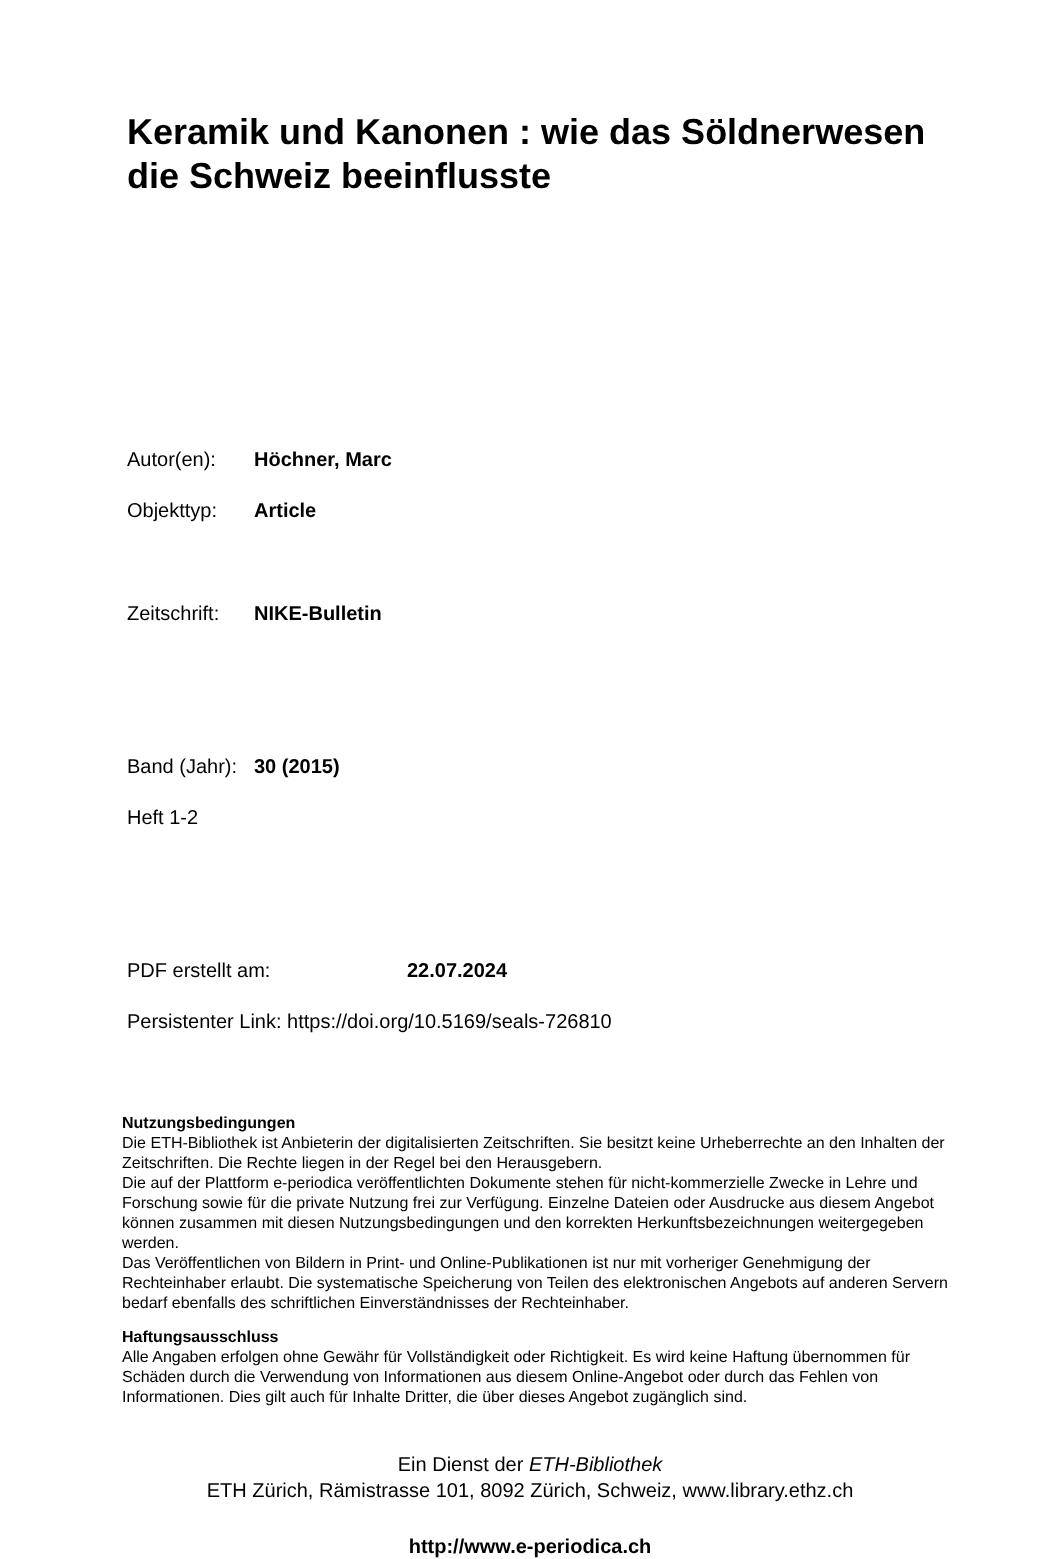Keramik und Kanonen : wie das Söldnerwesen die Schweiz beeinflusste
Autor(en): Höchner, Marc
Objekttyp: Article
Zeitschrift: NIKE-Bulletin
Band (Jahr): 30 (2015)
Heft 1-2
PDF erstellt am: 22.07.2024
Persistenter Link: https://doi.org/10.5169/seals-726810
Nutzungsbedingungen
Die ETH-Bibliothek ist Anbieterin der digitalisierten Zeitschriften. Sie besitzt keine Urheberrechte an den Inhalten der Zeitschriften. Die Rechte liegen in der Regel bei den Herausgebern.
Die auf der Plattform e-periodica veröffentlichten Dokumente stehen für nicht-kommerzielle Zwecke in Lehre und Forschung sowie für die private Nutzung frei zur Verfügung. Einzelne Dateien oder Ausdrucke aus diesem Angebot können zusammen mit diesen Nutzungsbedingungen und den korrekten Herkunftsbezeichnungen weitergegeben werden.
Das Veröffentlichen von Bildern in Print- und Online-Publikationen ist nur mit vorheriger Genehmigung der Rechteinhaber erlaubt. Die systematische Speicherung von Teilen des elektronischen Angebots auf anderen Servern bedarf ebenfalls des schriftlichen Einverständnisses der Rechteinhaber.
Haftungsausschluss
Alle Angaben erfolgen ohne Gewähr für Vollständigkeit oder Richtigkeit. Es wird keine Haftung übernommen für Schäden durch die Verwendung von Informationen aus diesem Online-Angebot oder durch das Fehlen von Informationen. Dies gilt auch für Inhalte Dritter, die über dieses Angebot zugänglich sind.
Ein Dienst der ETH-Bibliothek
ETH Zürich, Rämistrasse 101, 8092 Zürich, Schweiz, www.library.ethz.ch
http://www.e-periodica.ch